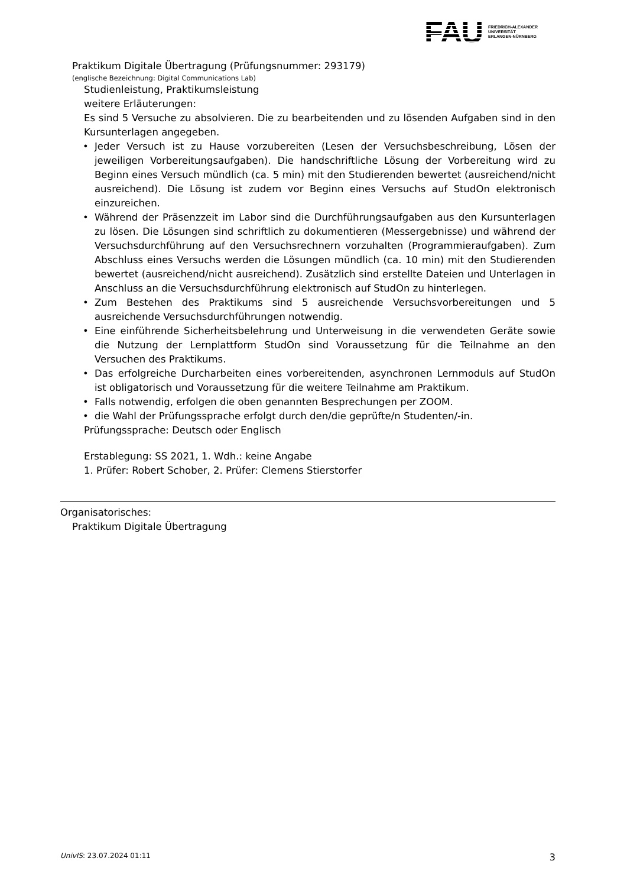FAU
FRIEDRICH-ALEXANDER
UNIVERSITÄT
ERLANGEN-NÜRNBERG
Praktikum Digitale Übertragung (Prüfungsnummer: 293179)
(englische Bezeichnung: Digital Communications Lab)
Studienleistung, Praktikumsleistung
weitere Erläuterungen:
Es sind 5 Versuche zu absolvieren. Die zu bearbeitenden und zu lösenden Aufgaben sind in den Kursunterlagen angegeben.
• Jeder Versuch ist zu Hause vorzubereiten (Lesen der Versuchsbeschreibung, Lösen der jeweiligen Vorbereitungsaufgaben). Die handschriftliche Lösung der Vorbereitung wird zu Beginn eines Versuch mündlich (ca. 5 min) mit den Studierenden bewertet (ausreichend/nicht ausreichend). Die Lösung ist zudem vor Beginn eines Versuchs auf StudOn elektronisch einzureichen.
• Während der Präsenzzeit im Labor sind die Durchführungsaufgaben aus den Kursunterlagen zu lösen. Die Lösungen sind schriftlich zu dokumentieren (Messergebnisse) und während der Versuchsdurchführung auf den Versuchsrechnern vorzuhalten (Programmieraufgaben). Zum Abschluss eines Versuchs werden die Lösungen mündlich (ca. 10 min) mit den Studierenden bewertet (ausreichend/nicht ausreichend). Zusätzlich sind erstellte Dateien und Unterlagen in Anschluss an die Versuchsdurchführung elektronisch auf StudOn zu hinterlegen.
• Zum Bestehen des Praktikums sind 5 ausreichende Versuchsvorbereitungen und 5 ausreichende Versuchsdurchführungen notwendig.
• Eine einführende Sicherheitsbelehrung und Unterweisung in die verwendeten Geräte sowie die Nutzung der Lernplattform StudOn sind Voraussetzung für die Teilnahme an den Versuchen des Praktikums.
• Das erfolgreiche Durcharbeiten eines vorbereitenden, asynchronen Lernmoduls auf StudOn ist obligatorisch und Voraussetzung für die weitere Teilnahme am Praktikum.
• Falls notwendig, erfolgen die oben genannten Besprechungen per ZOOM.
• die Wahl der Prüfungssprache erfolgt durch den/die geprüfte/n Studenten/-in.
Prüfungssprache: Deutsch oder Englisch
Erstablegung: SS 2021, 1. Wdh.: keine Angabe
1. Prüfer: Robert Schober, 2. Prüfer: Clemens Stierstorfer
Organisatorisches:
Praktikum Digitale Übertragung
UnivIS: 23.07.2024 01:11
3